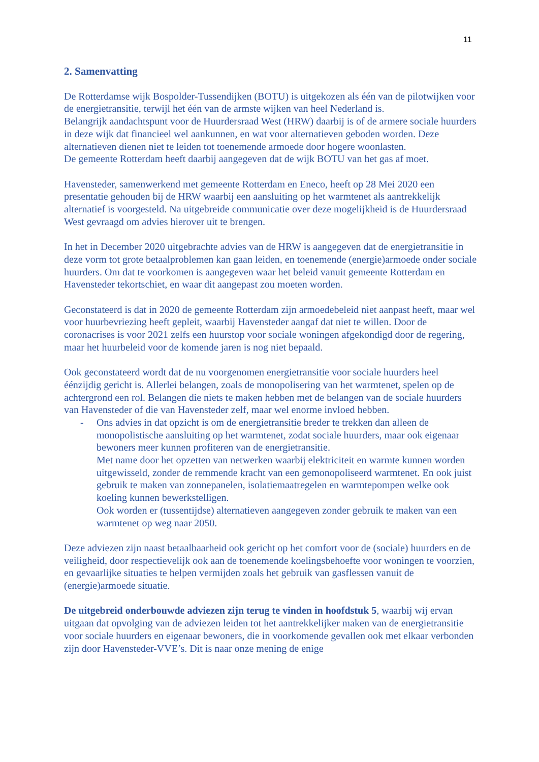11
2. Samenvatting
De Rotterdamse wijk Bospolder-Tussendijken (BOTU) is uitgekozen als één van de pilotwijken voor de energietransitie, terwijl het één van de armste wijken van heel Nederland is.
Belangrijk aandachtspunt voor de Huurdersraad West (HRW) daarbij is of de armere sociale huurders in deze wijk dat financieel wel aankunnen, en wat voor alternatieven geboden worden. Deze alternatieven dienen niet te leiden tot toenemende armoede door hogere woonlasten.
De gemeente Rotterdam heeft daarbij aangegeven dat de wijk BOTU van het gas af moet.
Havensteder, samenwerkend met gemeente Rotterdam en Eneco, heeft op 28 Mei 2020 een presentatie gehouden bij de HRW waarbij een aansluiting op het warmtenet als aantrekkelijk alternatief is voorgesteld. Na uitgebreide communicatie over deze mogelijkheid is de Huurdersraad West gevraagd om advies hierover uit te brengen.
In het in December 2020 uitgebrachte advies van de HRW is aangegeven dat de energietransitie in deze vorm tot grote betaalproblemen kan gaan leiden, en toenemende (energie)armoede onder sociale huurders. Om dat te voorkomen is aangegeven waar het beleid vanuit gemeente Rotterdam en Havensteder tekortschiet, en waar dit aangepast zou moeten worden.
Geconstateerd is dat in 2020 de gemeente Rotterdam zijn armoedebeleid niet aanpast heeft, maar wel voor huurbevriezing heeft gepleit, waarbij Havensteder aangaf dat niet te willen. Door de coronacrises is voor 2021 zelfs een huurstop voor sociale woningen afgekondigd door de regering, maar het huurbeleid voor de komende jaren is nog niet bepaald.
Ook geconstateerd wordt dat de nu voorgenomen energietransitie voor sociale huurders heel éénzijdig gericht is. Allerlei belangen, zoals de monopolisering van het warmtenet, spelen op de achtergrond een rol. Belangen die niets te maken hebben met de belangen van de sociale huurders van Havensteder of die van Havensteder zelf, maar wel enorme invloed hebben.
- Ons advies in dat opzicht is om de energietransitie breder te trekken dan alleen de monopolistische aansluiting op het warmtenet, zodat sociale huurders, maar ook eigenaar bewoners meer kunnen profiteren van de energietransitie.
Met name door het opzetten van netwerken waarbij elektriciteit en warmte kunnen worden uitgewisseld, zonder de remmende kracht van een gemonopoliseerd warmtenet. En ook juist gebruik te maken van zonnepanelen, isolatiemaatregelen en warmtepompen welke ook koeling kunnen bewerkstelligen.
Ook worden er (tussentijdse) alternatieven aangegeven zonder gebruik te maken van een warmtenet op weg naar 2050.
Deze adviezen zijn naast betaalbaarheid ook gericht op het comfort voor de (sociale) huurders en de veiligheid, door respectievelijk ook aan de toenemende koelingsbehoefte voor woningen te voorzien, en gevaarlijke situaties te helpen vermijden zoals het gebruik van gasflessen vanuit de (energie)armoede situatie.
De uitgebreid onderbouwde adviezen zijn terug te vinden in hoofdstuk 5, waarbij wij ervan uitgaan dat opvolging van de adviezen leiden tot het aantrekkelijker maken van de energietransitie voor sociale huurders en eigenaar bewoners, die in voorkomende gevallen ook met elkaar verbonden zijn door Havensteder-VVE’s. Dit is naar onze mening de enige